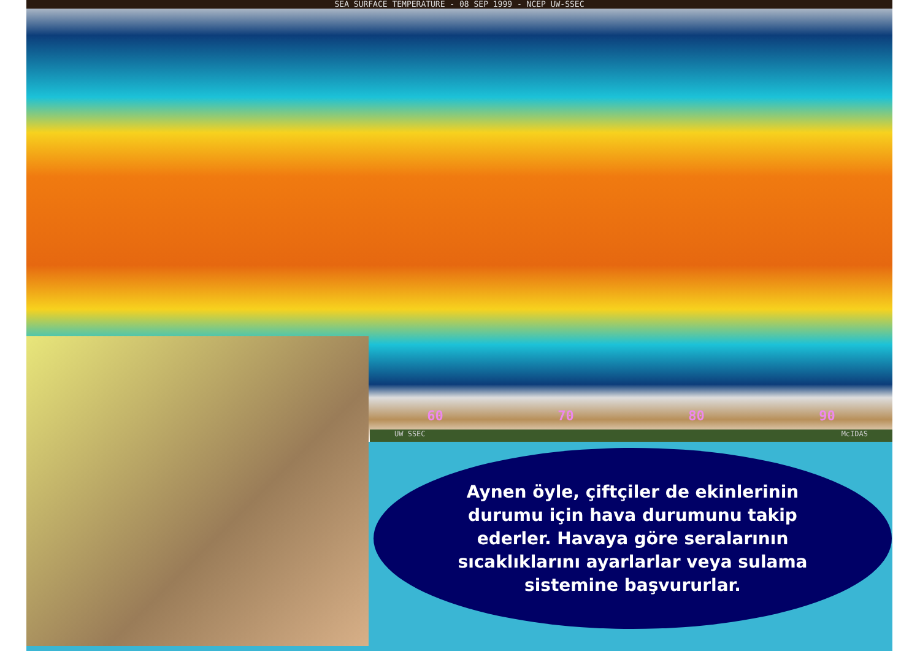SEA SURFACE TEMPERATURE - 08 SEP 1999 - NCEP UW-SSEC
60 70 80 90
UW SSEC McIDAS
Aynen öyle, çiftçiler de ekinlerinin durumu için hava durumunu takip ederler. Havaya göre seralarının sıcaklıklarını ayarlarlar veya sulama sistemine başvururlar.